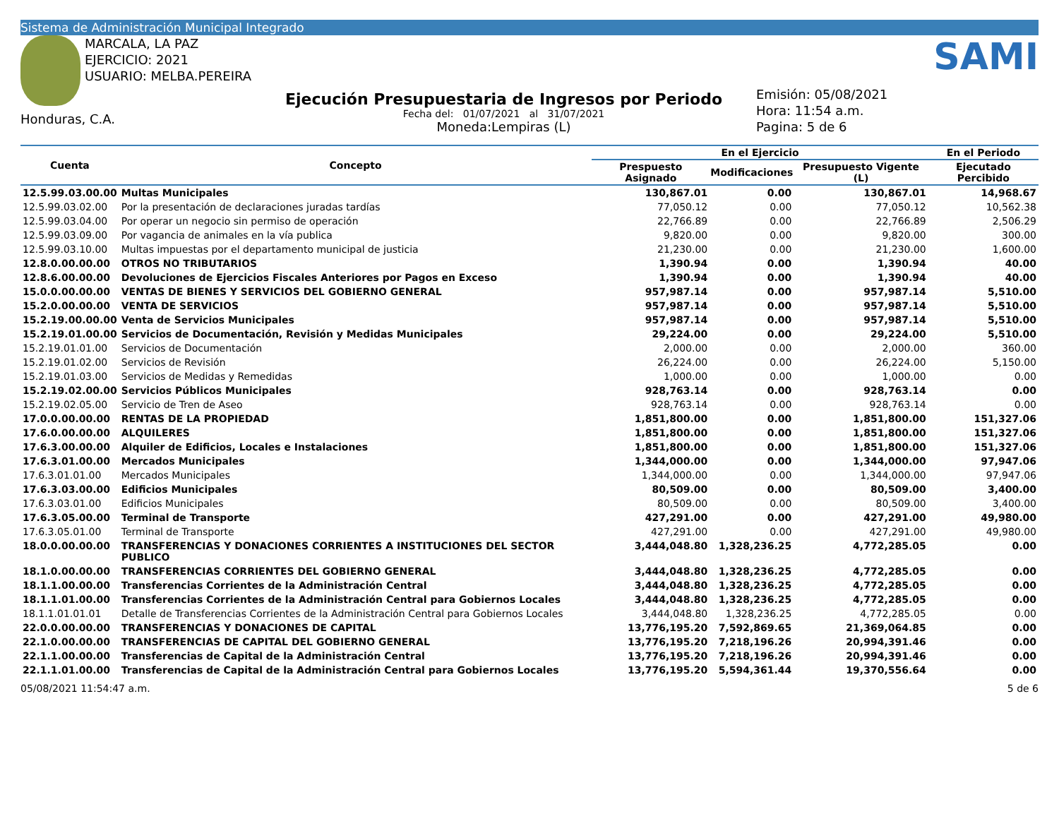Sistema de Administración Municipal Integrado
MARCALA, LA PAZ
EJERCICIO: 2021
USUARIO: MELBA.PEREIRA
Honduras, C.A.
Ejecución Presupuestaria de Ingresos por Periodo
Fecha del: 01/07/2021 al 31/07/2021
Moneda:Lempiras (L)
SAMI
Emisión: 05/08/2021
Hora: 11:54 a.m.
Pagina: 5 de 6
| Cuenta | Concepto | En el Ejercicio | | | En el Periodo |
| --- | --- | --- | --- | --- | --- |
| | | Prespuesto Asignado | Modificaciones | Presupuesto Vigente (L) | Ejecutado Percibido |
| 12.5.99.03.00.00 | Multas Municipales | 130,867.01 | 0.00 | 130,867.01 | 14,968.67 |
| 12.5.99.03.02.00 | Por la presentación de declaraciones juradas tardías | 77,050.12 | 0.00 | 77,050.12 | 10,562.38 |
| 12.5.99.03.04.00 | Por operar un negocio sin permiso de operación | 22,766.89 | 0.00 | 22,766.89 | 2,506.29 |
| 12.5.99.03.09.00 | Por vagancia de animales en la vía publica | 9,820.00 | 0.00 | 9,820.00 | 300.00 |
| 12.5.99.03.10.00 | Multas impuestas por el departamento municipal de justicia | 21,230.00 | 0.00 | 21,230.00 | 1,600.00 |
| 12.8.0.00.00.00 | OTROS NO TRIBUTARIOS | 1,390.94 | 0.00 | 1,390.94 | 40.00 |
| 12.8.6.00.00.00 | Devoluciones de Ejercicios Fiscales Anteriores por Pagos en Exceso | 1,390.94 | 0.00 | 1,390.94 | 40.00 |
| 15.0.0.00.00.00 | VENTAS DE BIENES Y SERVICIOS DEL GOBIERNO GENERAL | 957,987.14 | 0.00 | 957,987.14 | 5,510.00 |
| 15.2.0.00.00.00 | VENTA DE SERVICIOS | 957,987.14 | 0.00 | 957,987.14 | 5,510.00 |
| 15.2.19.00.00.00 | Venta de Servicios Municipales | 957,987.14 | 0.00 | 957,987.14 | 5,510.00 |
| 15.2.19.01.00.00 | Servicios de Documentación, Revisión y Medidas Municipales | 29,224.00 | 0.00 | 29,224.00 | 5,510.00 |
| 15.2.19.01.01.00 | Servicios de Documentación | 2,000.00 | 0.00 | 2,000.00 | 360.00 |
| 15.2.19.01.02.00 | Servicios de Revisión | 26,224.00 | 0.00 | 26,224.00 | 5,150.00 |
| 15.2.19.01.03.00 | Servicios de Medidas y Remedidas | 1,000.00 | 0.00 | 1,000.00 | 0.00 |
| 15.2.19.02.00.00 | Servicios Públicos Municipales | 928,763.14 | 0.00 | 928,763.14 | 0.00 |
| 15.2.19.02.05.00 | Servicio de Tren de Aseo | 928,763.14 | 0.00 | 928,763.14 | 0.00 |
| 17.0.0.00.00.00 | RENTAS DE LA PROPIEDAD | 1,851,800.00 | 0.00 | 1,851,800.00 | 151,327.06 |
| 17.6.0.00.00.00 | ALQUILERES | 1,851,800.00 | 0.00 | 1,851,800.00 | 151,327.06 |
| 17.6.3.00.00.00 | Alquiler de Edificios, Locales e Instalaciones | 1,851,800.00 | 0.00 | 1,851,800.00 | 151,327.06 |
| 17.6.3.01.00.00 | Mercados Municipales | 1,344,000.00 | 0.00 | 1,344,000.00 | 97,947.06 |
| 17.6.3.01.01.00 | Mercados Municipales | 1,344,000.00 | 0.00 | 1,344,000.00 | 97,947.06 |
| 17.6.3.03.00.00 | Edificios Municipales | 80,509.00 | 0.00 | 80,509.00 | 3,400.00 |
| 17.6.3.03.01.00 | Edificios Municipales | 80,509.00 | 0.00 | 80,509.00 | 3,400.00 |
| 17.6.3.05.00.00 | Terminal de Transporte | 427,291.00 | 0.00 | 427,291.00 | 49,980.00 |
| 17.6.3.05.01.00 | Terminal de Transporte | 427,291.00 | 0.00 | 427,291.00 | 49,980.00 |
| 18.0.0.00.00.00 | TRANSFERENCIAS Y DONACIONES CORRIENTES A INSTITUCIONES DEL SECTOR PUBLICO | 3,444,048.80 | 1,328,236.25 | 4,772,285.05 | 0.00 |
| 18.1.0.00.00.00 | TRANSFERENCIAS CORRIENTES DEL GOBIERNO GENERAL | 3,444,048.80 | 1,328,236.25 | 4,772,285.05 | 0.00 |
| 18.1.1.00.00.00 | Transferencias Corrientes de la Administración Central | 3,444,048.80 | 1,328,236.25 | 4,772,285.05 | 0.00 |
| 18.1.1.01.00.00 | Transferencias Corrientes de la Administración Central para Gobiernos Locales | 3,444,048.80 | 1,328,236.25 | 4,772,285.05 | 0.00 |
| 18.1.1.01.01.01 | Detalle de Transferencias Corrientes de la Administración Central para Gobiernos Locales | 3,444,048.80 | 1,328,236.25 | 4,772,285.05 | 0.00 |
| 22.0.0.00.00.00 | TRANSFERENCIAS Y DONACIONES DE CAPITAL | 13,776,195.20 | 7,592,869.65 | 21,369,064.85 | 0.00 |
| 22.1.0.00.00.00 | TRANSFERENCIAS DE CAPITAL DEL GOBIERNO GENERAL | 13,776,195.20 | 7,218,196.26 | 20,994,391.46 | 0.00 |
| 22.1.1.00.00.00 | Transferencias de Capital de la Administración Central | 13,776,195.20 | 7,218,196.26 | 20,994,391.46 | 0.00 |
| 22.1.1.01.00.00 | Transferencias de Capital de la Administración Central para Gobiernos Locales | 13,776,195.20 | 5,594,361.44 | 19,370,556.64 | 0.00 |
05/08/2021 11:54:47 a.m. 5 de 6